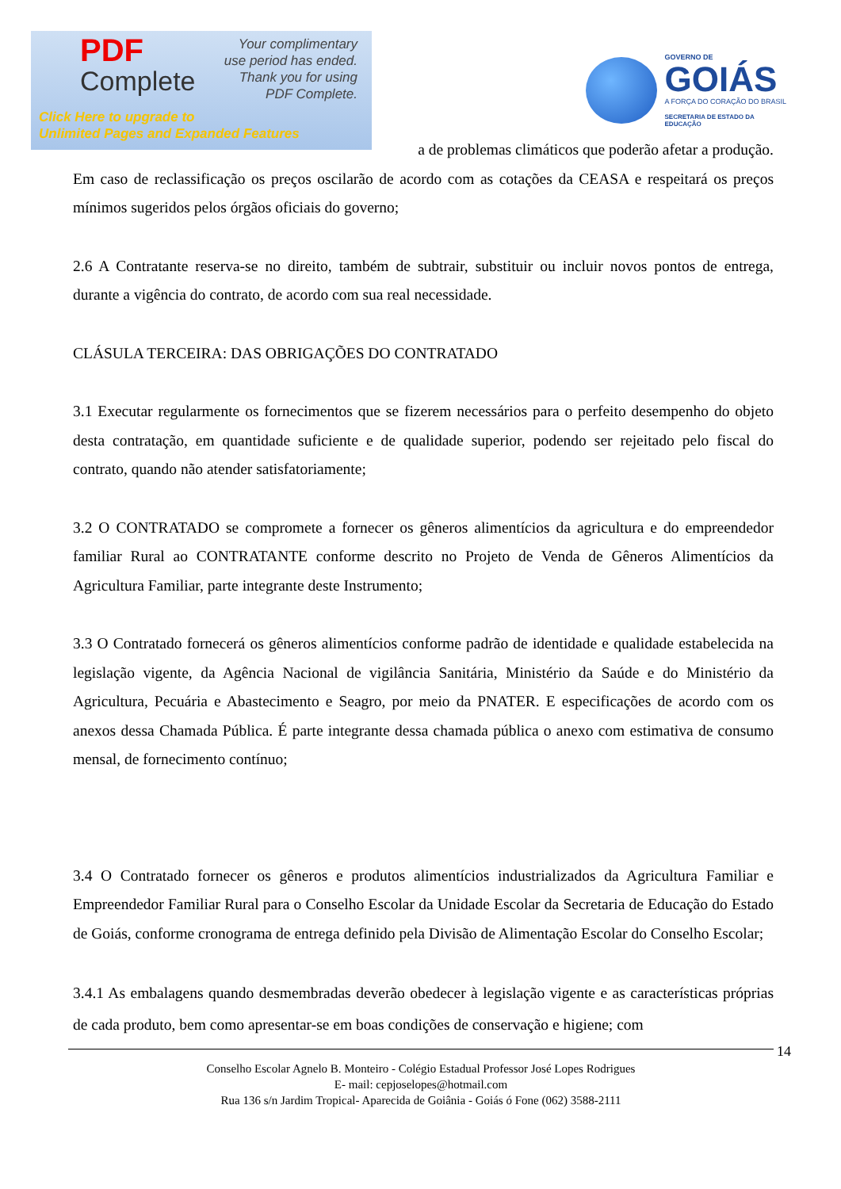PDF
Complete
Your complimentary
use period has ended.
Thank you for using
PDF Complete.
Click Here to upgrade to
Unlimited Pages and Expanded Features
GOVERNO DE
GOIÁS
A FORÇA DO CORAÇÃO DO BRASIL
SECRETARIA DE ESTADO DA EDUCAÇÃO
a de problemas climáticos que poderão afetar a produção.
Em caso de reclassificação os preços oscilarão de acordo com as cotações da CEASA e respeitará os preços mínimos sugeridos pelos órgãos oficiais do governo;
2.6 A Contratante reserva-se no direito, também de subtrair, substituir ou incluir novos pontos de entrega, durante a vigência do contrato, de acordo com sua real necessidade.
CLÁSULA TERCEIRA: DAS OBRIGAÇÕES DO CONTRATADO
3.1 Executar regularmente os fornecimentos que se fizerem necessários para o perfeito desempenho do objeto desta contratação, em quantidade suficiente e de qualidade superior, podendo ser rejeitado pelo fiscal do contrato, quando não atender satisfatoriamente;
3.2 O CONTRATADO se compromete a fornecer os gêneros alimentícios da agricultura e do empreendedor familiar Rural ao CONTRATANTE conforme descrito no Projeto de Venda de Gêneros Alimentícios da Agricultura Familiar, parte integrante deste Instrumento;
3.3 O Contratado fornecerá os gêneros alimentícios conforme padrão de identidade e qualidade estabelecida na legislação vigente, da Agência Nacional de vigilância Sanitária, Ministério da Saúde e do Ministério da Agricultura, Pecuária e Abastecimento e Seagro, por meio da PNATER. E especificações de acordo com os anexos dessa Chamada Pública. É parte integrante dessa chamada pública o anexo com estimativa de consumo mensal, de fornecimento contínuo;
3.4 O Contratado fornecer os gêneros e produtos alimentícios industrializados da Agricultura Familiar e Empreendedor Familiar Rural para o Conselho Escolar da Unidade Escolar da Secretaria de Educação do Estado de Goiás, conforme cronograma de entrega definido pela Divisão de Alimentação Escolar do Conselho Escolar;
3.4.1 As embalagens quando desmembradas deverão obedecer à legislação vigente e as características próprias de cada produto, bem como apresentar-se em boas condições de conservação e higiene; com
14
Conselho Escolar Agnelo B. Monteiro - Colégio Estadual Professor José Lopes Rodrigues
E- mail: cepjoselopes@hotmail.com
Rua 136 s/n Jardim Tropical- Aparecida de Goiânia - Goiás ó Fone (062) 3588-2111